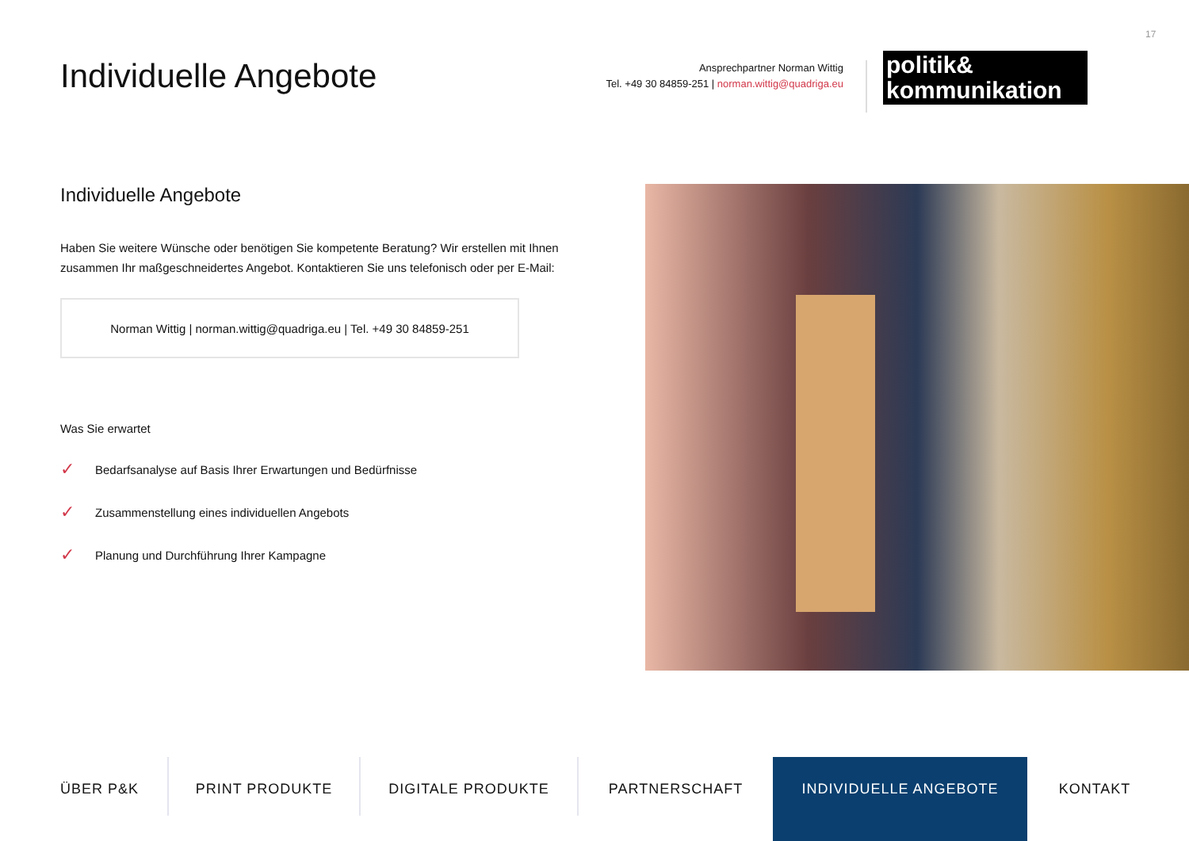17
Individuelle Angebote
Ansprechpartner Norman Wittig
Tel. +49 30 84859-251 | norman.wittig@quadriga.eu
politik&
kommunikation
Individuelle Angebote
Haben Sie weitere Wünsche oder benötigen Sie kompetente Beratung? Wir erstellen mit Ihnen zusammen Ihr maßgeschneidertes Angebot. Kontaktieren Sie uns telefonisch oder per E-Mail:
Norman Wittig | norman.wittig@quadriga.eu | Tel. +49 30 84859-251
Was Sie erwartet
✓ Bedarfsanalyse auf Basis Ihrer Erwartungen und Bedürfnisse
✓ Zusammenstellung eines individuellen Angebots
✓ Planung und Durchführung Ihrer Kampagne
ÜBER P&K PRINT PRODUKTE DIGITALE PRODUKTE PARTNERSCHAFT INDIVIDUELLE ANGEBOTE KONTAKT